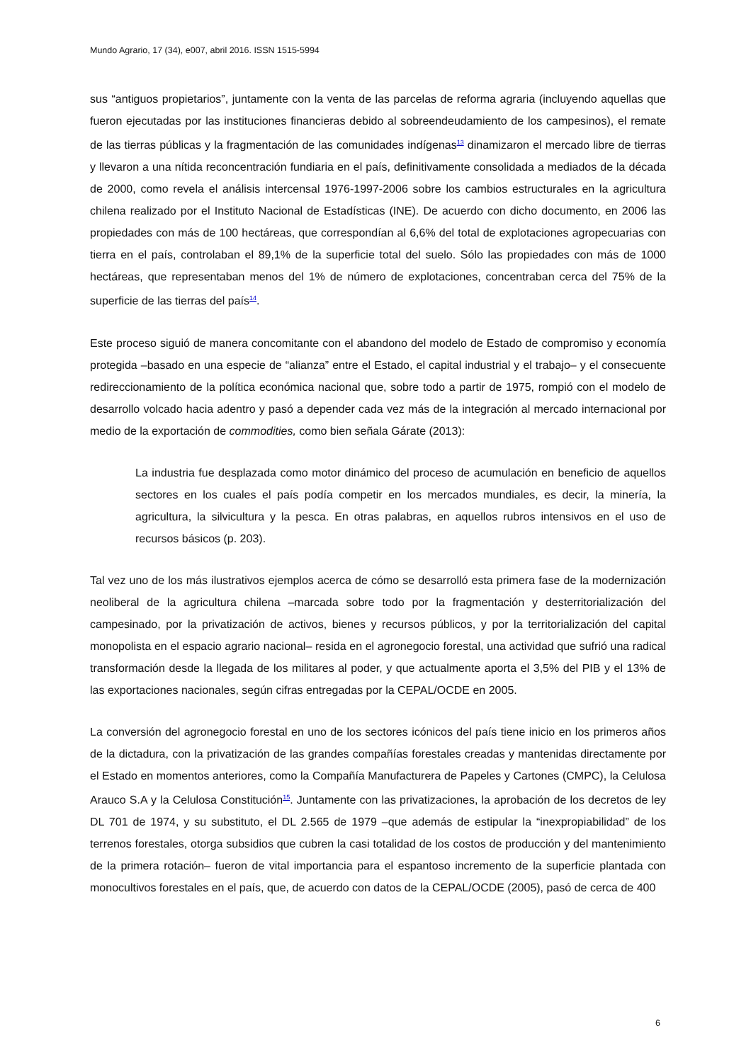Mundo Agrario, 17 (34), e007, abril 2016. ISSN 1515-5994
sus “antiguos propietarios”, juntamente con la venta de las parcelas de reforma agraria (incluyendo aquellas que fueron ejecutadas por las instituciones financieras debido al sobreendeudamiento de los campesinos), el remate de las tierras públicas y la fragmentación de las comunidades indígenas<sup>13</sup> dinamizaron el mercado libre de tierras y llevaron a una nítida reconcentración fundiaria en el país, definitivamente consolidada a mediados de la década de 2000, como revela el análisis intercensal 1976-1997-2006 sobre los cambios estructurales en la agricultura chilena realizado por el Instituto Nacional de Estadísticas (INE). De acuerdo con dicho documento, en 2006 las propiedades con más de 100 hectáreas, que correspondían al 6,6% del total de explotaciones agropecuarias con tierra en el país, controlaban el 89,1% de la superficie total del suelo. Sólo las propiedades con más de 1000 hectáreas, que representaban menos del 1% de número de explotaciones, concentraban cerca del 75% de la superficie de las tierras del país<sup>14</sup>.
Este proceso siguió de manera concomitante con el abandono del modelo de Estado de compromiso y economía protegida –basado en una especie de “alianza” entre el Estado, el capital industrial y el trabajo– y el consecuente redireccionamiento de la política económica nacional que, sobre todo a partir de 1975, rompió con el modelo de desarrollo volcado hacia adentro y pasó a depender cada vez más de la integración al mercado internacional por medio de la exportación de commodities, como bien señala Gárate (2013):
La industria fue desplazada como motor dinámico del proceso de acumulación en beneficio de aquellos sectores en los cuales el país podía competir en los mercados mundiales, es decir, la minería, la agricultura, la silvicultura y la pesca. En otras palabras, en aquellos rubros intensivos en el uso de recursos básicos (p. 203).
Tal vez uno de los más ilustrativos ejemplos acerca de cómo se desarrolló esta primera fase de la modernización neoliberal de la agricultura chilena –marcada sobre todo por la fragmentación y desterritorialización del campesinado, por la privatización de activos, bienes y recursos públicos, y por la territorialización del capital monopolista en el espacio agrario nacional– resida en el agronegocio forestal, una actividad que sufrió una radical transformación desde la llegada de los militares al poder, y que actualmente aporta el 3,5% del PIB y el 13% de las exportaciones nacionales, según cifras entregadas por la CEPAL/OCDE en 2005.
La conversión del agronegocio forestal en uno de los sectores icónicos del país tiene inicio en los primeros años de la dictadura, con la privatización de las grandes compañías forestales creadas y mantenidas directamente por el Estado en momentos anteriores, como la Compañía Manufacturera de Papeles y Cartones (CMPC), la Celulosa Arauco S.A y la Celulosa Constitución<sup>15</sup>. Juntamente con las privatizaciones, la aprobación de los decretos de ley DL 701 de 1974, y su substituto, el DL 2.565 de 1979 –que además de estipular la “inexpropiabilidad” de los terrenos forestales, otorga subsidios que cubren la casi totalidad de los costos de producción y del mantenimiento de la primera rotación– fueron de vital importancia para el espantoso incremento de la superficie plantada con monocultivos forestales en el país, que, de acuerdo con datos de la CEPAL/OCDE (2005), pasó de cerca de 400
6